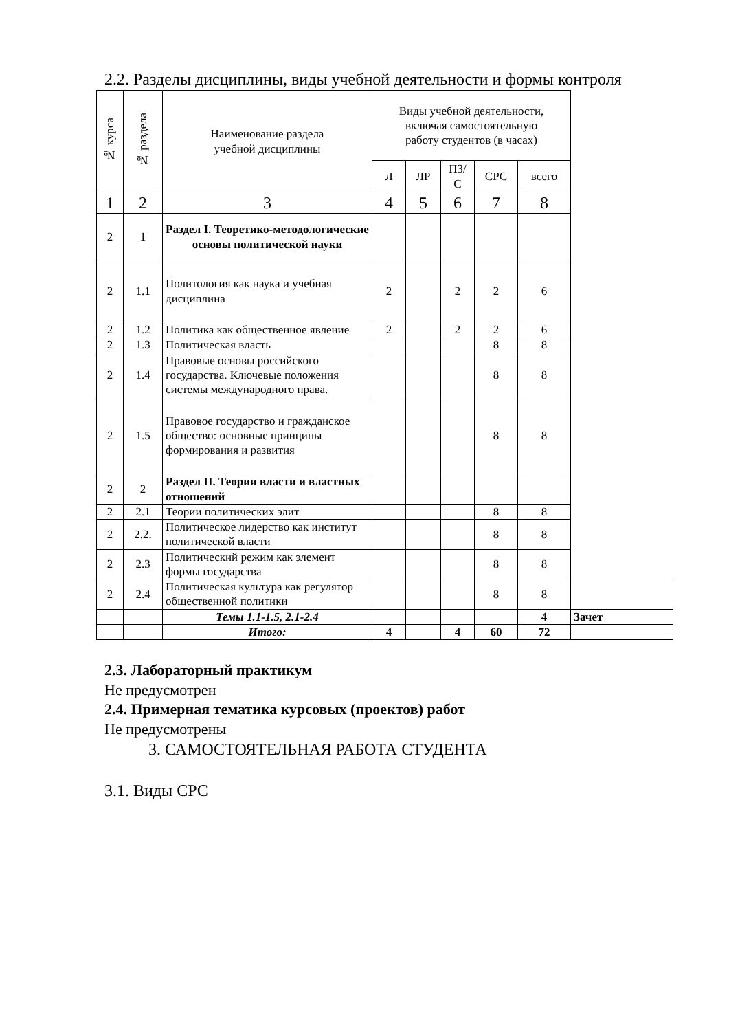2.2. Разделы дисциплины, виды учебной деятельности и формы контроля
| № курса | № раздела | Наименование раздела учебной дисциплины | Виды учебной деятельности, включая самостоятельную работу студентов (в часах) | | | | | |
| | | | Л | ЛР | ПЗ/ С | СРС | всего | |
| 1 | 2 | 3 | 4 | 5 | 6 | 7 | 8 | |
| 2 | 1 | Раздел I. Теоретико-методологические основы политической науки | | | | | | |
| 2 | 1.1 | Политология как наука и учебная дисциплина | 2 | | 2 | 2 | 6 | |
| 2 | 1.2 | Политика как общественное явление | 2 | | 2 | 2 | 6 | |
| 2 | 1.3 | Политическая власть | | | | 8 | 8 | |
| 2 | 1.4 | Правовые основы российского государства. Ключевые положения системы международного права. | | | | 8 | 8 | |
| 2 | 1.5 | Правовое государство и гражданское общество: основные принципы формирования и развития | | | | 8 | 8 | |
| 2 | 2 | Раздел II. Теории власти и властных отношений | | | | | | |
| 2 | 2.1 | Теории политических элит | | | | 8 | 8 | |
| 2 | 2.2. | Политическое лидерство как институт политической власти | | | | 8 | 8 | |
| 2 | 2.3 | Политический режим как элемент формы государства | | | | 8 | 8 | |
| 2 | 2.4 | Политическая культура как регулятор общественной политики | | | | 8 | 8 | |
| | | Темы 1.1-1.5, 2.1-2.4 | | | | | 4 | Зачет |
| | | Итого: | 4 | | 4 | 60 | 72 | |
2.3. Лабораторный практикум
Не предусмотрен
2.4. Примерная тематика курсовых (проектов) работ
Не предусмотрены
3. САМОСТОЯТЕЛЬНАЯ РАБОТА СТУДЕНТА
3.1. Виды СРС